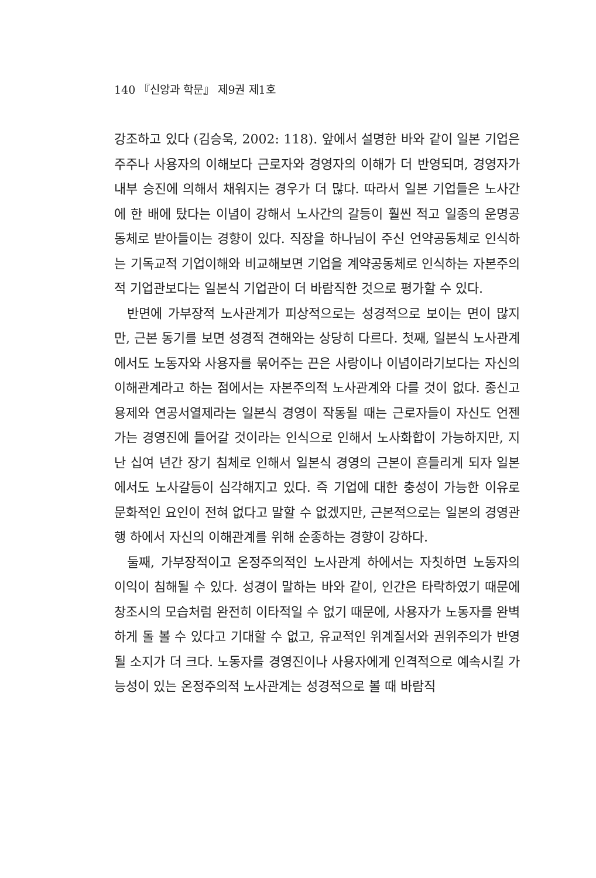140 『신앙과 학문』 제9권 제1호
강조하고 있다 (김승욱, 2002: 118). 앞에서 설명한 바와 같이 일본 기업은 주주나 사용자의 이해보다 근로자와 경영자의 이해가 더 반영되며, 경영자가 내부 승진에 의해서 채워지는 경우가 더 많다. 따라서 일본 기업들은 노사간에 한 배에 탔다는 이념이 강해서 노사간의 갈등이 훨씬 적고 일종의 운명공동체로 받아들이는 경향이 있다. 직장을 하나님이 주신 언약공동체로 인식하는 기독교적 기업이해와 비교해보면 기업을 계약공동체로 인식하는 자본주의적 기업관보다는 일본식 기업관이 더 바람직한 것으로 평가할 수 있다.
반면에 가부장적 노사관계가 피상적으로는 성경적으로 보이는 면이 많지만, 근본 동기를 보면 성경적 견해와는 상당히 다르다. 첫째, 일본식 노사관계에서도 노동자와 사용자를 묶어주는 끈은 사랑이나 이념이라기보다는 자신의 이해관계라고 하는 점에서는 자본주의적 노사관계와 다를 것이 없다. 종신고용제와 연공서열제라는 일본식 경영이 작동될 때는 근로자들이 자신도 언젠가는 경영진에 들어갈 것이라는 인식으로 인해서 노사화합이 가능하지만, 지난 십여 년간 장기 침체로 인해서 일본식 경영의 근본이 흔들리게 되자 일본에서도 노사갈등이 심각해지고 있다. 즉 기업에 대한 충성이 가능한 이유로 문화적인 요인이 전혀 없다고 말할 수 없겠지만, 근본적으로는 일본의 경영관행 하에서 자신의 이해관계를 위해 순종하는 경향이 강하다.
둘째, 가부장적이고 온정주의적인 노사관계 하에서는 자칫하면 노동자의 이익이 침해될 수 있다. 성경이 말하는 바와 같이, 인간은 타락하였기 때문에 창조시의 모습처럼 완전히 이타적일 수 없기 때문에, 사용자가 노동자를 완벽하게 돌 볼 수 있다고 기대할 수 없고, 유교적인 위계질서와 권위주의가 반영될 소지가 더 크다. 노동자를 경영진이나 사용자에게 인격적으로 예속시킬 가능성이 있는 온정주의적 노사관계는 성경적으로 볼 때 바람직